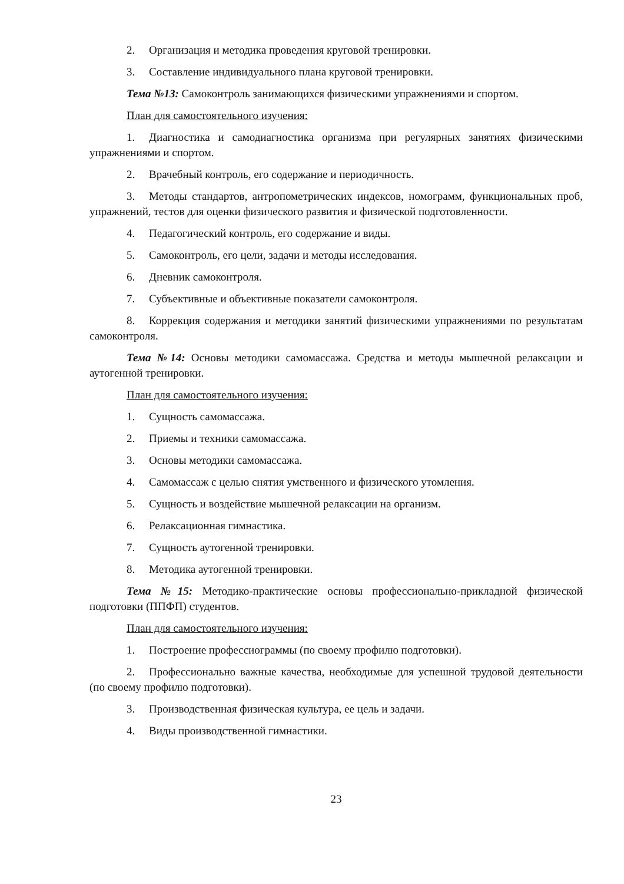2. Организация и методика проведения круговой тренировки.
3. Составление индивидуального плана круговой тренировки.
Тема №13: Самоконтроль занимающихся физическими упражнениями и спортом.
План для самостоятельного изучения:
1. Диагностика и самодиагностика организма при регулярных занятиях физическими упражнениями и спортом.
2. Врачебный контроль, его содержание и периодичность.
3. Методы стандартов, антропометрических индексов, номограмм, функциональных проб, упражнений, тестов для оценки физического развития и физической подготовленности.
4. Педагогический контроль, его содержание и виды.
5. Самоконтроль, его цели, задачи и методы исследования.
6. Дневник самоконтроля.
7. Субъективные и объективные показатели самоконтроля.
8. Коррекция содержания и методики занятий физическими упражнениями по результатам самоконтроля.
Тема №14: Основы методики самомассажа. Средства и методы мышечной релаксации и аутогенной тренировки.
План для самостоятельного изучения:
1. Сущность самомассажа.
2. Приемы и техники самомассажа.
3. Основы методики самомассажа.
4. Самомассаж с целью снятия умственного и физического утомления.
5. Сущность и воздействие мышечной релаксации на организм.
6. Релаксационная гимнастика.
7. Сущность аутогенной тренировки.
8. Методика аутогенной тренировки.
Тема №15: Методико-практические основы профессионально-прикладной физической подготовки (ППФП) студентов.
План для самостоятельного изучения:
1. Построение профессиограммы (по своему профилю подготовки).
2. Профессионально важные качества, необходимые для успешной трудовой деятельности (по своему профилю подготовки).
3. Производственная физическая культура, ее цель и задачи.
4. Виды производственной гимнастики.
23